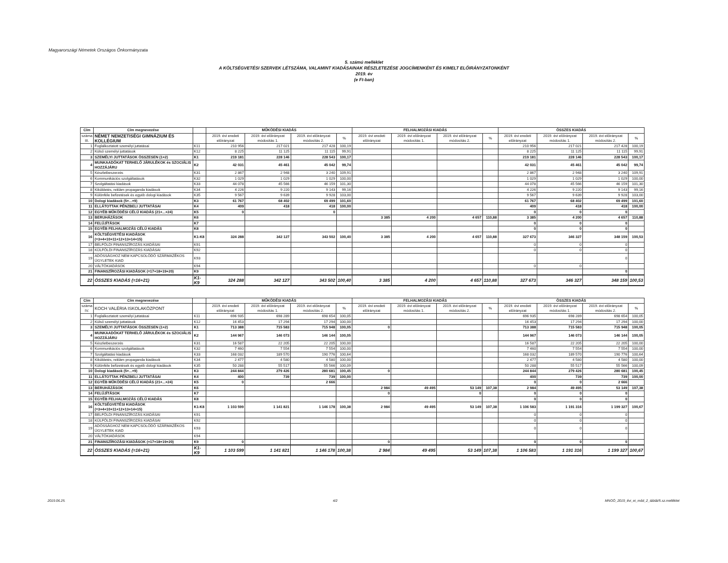Magyarországi Németek Országos Önkormányzata
5. számú melléklet
A KÖLTSÉGVETÉSI SZERVEK LÉTSZÁMA, VALAMINT KIADÁSAINAK RÉSZLETEZÉSE JOGCÍMENKÉNT ÉS KIMELT ELŐIRÁNYZATONKÉNT
2019. év
(e Ft-ban)
| Cím | Cím megnevezése | | MŰKÖDÉSI KIADÁS | | | | FELHALMOZÁSI KIADÁS | | | | ÖSSZES KIADÁS | | | |
| --- | --- | --- | --- | --- | --- | --- | --- | --- | --- | --- | --- | --- | --- | --- |
| száma III. | NÉMET NEMZETISÉGI GIMNÁZIUM ÉS KOLLÉGIUM | | 2019. évi eredeti előirányzat | 2019. évi előirányzat módosítás 1. | 2019. évi előirányzat módosítás 2. | % | 2019. évi eredeti előirányzat | 2019. évi előirányzat módosítás 1. | 2019. évi előirányzat módosítás 2. | % | 2019. évi eredeti előirányzat | 2019. évi előirányzat módosítás 1. | 2019. évi előirányzat módosítás 2. | % |
| 1 | Foglalkoztatott személyi juttatásai | K11 | 210 956 | 217 021 | 217 428 | 100,19 | | | | | 210 956 | 217 021 | 217 428 | 100,19 |
| 2 | Külső személyi juttatások | K12 | 8 225 | 11 125 | 11 115 | 99,91 | | | | | 8 225 | 11 125 | 11 115 | 99,91 |
| 3 | SZEMÉLYI JUTTATÁSOK ÖSSZESEN (1+2) | K1 | 219 181 | 228 146 | 228 543 | 100,17 | | | | | 219 181 | 228 146 | 228 543 | 100,17 |
| 4 | MUNKAADÓKAT TERHELŐ JÁRULÉKOK és SZOCIÁLIS HOZZÁJÁRU | K2 | 42 031 | 45 461 | 45 042 | 99,74 | | | | | 42 031 | 45 461 | 45 042 | 99,74 |
| 5 | Készletbeszerzés | K31 | 2 867 | 2 948 | 3 240 | 109,91 | | | | | 2 867 | 2 948 | 3 240 | 109,91 |
| 6 | Kommunikációs szolgáltatások | K32 | 1 029 | 1 029 | 1 029 | 100,00 | | | | | 1 029 | 1 029 | 1 029 | 100,00 |
| 7 | Szolgáltatási kiadások | K33 | 44 078 | 45 566 | 46 159 | 101,30 | | | | | 44 078 | 45 566 | 46 159 | 101,30 |
| 8 | Kiküldetés, reklám propaganda kiadások | K34 | 4 226 | 9 220 | 9 143 | 99,16 | | | | | 4 226 | 9 220 | 9 143 | 99,16 |
| 9 | Különféle befizetések és egyéb dologi kiadások | K35 | 9 567 | 9 639 | 9 928 | 103,00 | | | | | 9 567 | 9 639 | 9 928 | 103,00 |
| 10 | Dologi kiadások (5+...+9) | K3 | 61 767 | 68 402 | 69 499 | 101,60 | | | | | 61 767 | 68 402 | 69 499 | 101,60 |
| 11 | ELLÁTOTTAK PÉNZBELI JUTTATÁSAI | K4 | 409 | 418 | 418 | 100,00 | | | | | 409 | 418 | 418 | 100,00 |
| 12 | EGYÉB MŰKÖDÉSI CÉLÚ KIADÁS (21+...+24) | K5 | 0 | | 0 | | | | | | 0 | 0 | 0 | |
| 13 | BERUHÁZÁSOK | K6 | | | | | 3 385 | 4 200 | 4 657 | 110,88 | 3 385 | 4 200 | 4 657 | 110,88 |
| 14 | FELÚJÍTÁSOK | K7 | | | | | | | | | 0 | 0 | 0 | |
| 15 | EGYÉB FELHALMOZÁS CÉLÚ KIADÁS | K8 | | | | | | | | | 0 | 0 | 0 | |
| 16 | KÖLTSÉGVETÉSI KIADÁSOK (=3+4+10+11+12+13+14+15) | K1-K8 | 324 288 | 342 127 | 343 502 | 100,40 | 3 385 | 4 200 | 4 657 | 110,88 | 327 673 | 346 327 | 348 159 | 100,53 |
| 17 | BELFÖLDI FINANSZÍROZÁS KIADÁSAI | K91 | | | | | | | | | 0 | 0 | 0 | |
| 18 | KÜLFÖLDI FINANSZÍROZÁS KIADÁSAI | K92 | | | | | | | | | 0 | 0 | 0 | |
| 19 | ADÓSSÁGHOZ NEM KAPCSOLÓDÓ SZÁRMAZÉKOS ÜGYLETEK KIAD | K93 | | | | | | | | | | | 0 | |
| 20 | VÁLTÓKIADÁSOK | K94 | | | | | | | | | 0 | 0 | | |
| 21 | FINANSZÍROZÁSI KIADÁSOK (=17+18+19+20) | K9 | | | | | | | | | | | 0 | |
| 22 | ÖSSZES KIADÁS (=16+21) | K1-K9 | 324 288 | 342 127 | 343 502 | 100,40 | 3 385 | 4 200 | 4 657 | 110,88 | 327 673 | 346 327 | 348 159 | 100,53 |
| Cím | Cím megnevezése | | MŰKÖDÉSI KIADÁS | | | | FELHALMOZÁSI KIADÁS | | | | ÖSSZES KIADÁS | | | |
| --- | --- | --- | --- | --- | --- | --- | --- | --- | --- | --- | --- | --- | --- | --- |
| száma IV. | KOCH VALÉRIA ISKOLAKÖZPONT | | 2019. évi eredeti előirányzat | 2019. évi előirányzat módosítás 1. | 2019. évi előirányzat módosítás 2. | % | 2019. évi eredeti előirányzat | 2019. évi előirányzat módosítás 1. | 2019. évi előirányzat módosítás 2. | % | 2019. évi eredeti előirányzat | 2019. évi előirányzat módosítás 1. | 2019. évi előirányzat módosítás 2. | % |
| 1 | Foglalkoztatott személyi juttatásai | K11 | 696 935 | 698 289 | 698 654 | 100,05 | | | | | 696 935 | 698 289 | 698 654 | 100,05 |
| 2 | Külső személyi juttatások | K12 | 16 453 | 17 294 | 17 294 | 100,00 | | | | | 16 453 | 17 294 | 17 294 | 100,00 |
| 3 | SZEMÉLYI JUTTATÁSOK ÖSSZESEN (1+2) | K1 | 713 388 | 715 583 | 715 948 | 100,05 | 0 | | | | 713 388 | 715 583 | 715 948 | 100,05 |
| 4 | MUNKAADÓKAT TERHELŐ JÁRULÉKOK és SZOCIÁLIS HOZZÁJÁRU | K2 | 144 967 | 146 073 | 146 144 | 100,05 | | | | | 144 967 | 146 073 | 146 144 | 100,05 |
| 5 | Készletbeszerzés | K31 | 16 587 | 22 205 | 22 205 | 100,00 | | | | | 16 587 | 22 205 | 22 205 | 100,00 |
| 6 | Kommunikációs szolgáltatások | K32 | 7 460 | 7 554 | 7 554 | 100,00 | | | | | 7 460 | 7 554 | 7 554 | 100,00 |
| 7 | Szolgáltatási kiadások | K33 | 168 032 | 189 570 | 190 776 | 100,64 | | | | | 168 032 | 189 570 | 190 776 | 100,64 |
| 8 | Kiküldetés, reklám propaganda kiadások | K34 | 2 477 | 4 580 | 4 580 | 100,00 | | | | | 2 477 | 4 580 | 4 580 | 100,00 |
| 9 | Különféle befizetések és egyéb dologi kiadások | K35 | 50 288 | 55 517 | 55 566 | 100,09 | | | | | 50 288 | 55 517 | 55 566 | 100,09 |
| 10 | Dologi kiadások (5+...+9) | K3 | 244 844 | 279 426 | 280 681 | 100,45 | 0 | | | | 244 844 | 279 426 | 280 681 | 100,45 |
| 11 | ELLÁTOTTAK PÉNZBELI JUTTATÁSAI | K4 | 400 | 739 | 739 | 100,00 | | | | | 400 | 739 | 739 | 100,00 |
| 12 | EGYÉB MŰKÖDÉSI CÉLÚ KIADÁS (21+...+24) | K5 | 0 | | 2 666 | | | | | | 0 | 0 | 2 666 | |
| 13 | BERUHÁZÁSOK | K6 | | | | | 2 984 | 49 495 | 53 149 | 107,38 | 2 984 | 49 495 | 53 149 | 107,38 |
| 14 | FELÚJÍTÁSOK | K7 | | | | | 0 | | 0 | | 0 | 0 | 0 | |
| 15 | EGYÉB FELHALMOZÁS CÉLÚ KIADÁS | K8 | | | | | | | | | 0 | 0 | 0 | |
| 16 | KÖLTSÉGVETÉSI KIADÁSOK (=3+4+10+11+12+13+14+15) | K1-K8 | 1 103 599 | 1 141 821 | 1 146 178 | 100,38 | 2 984 | 49 495 | 53 149 | 107,38 | 1 106 583 | 1 191 316 | 1 199 327 | 100,67 |
| 17 | BELFÖLDI FINANSZÍROZÁS KIADÁSAI | K91 | | | | | | | | | 0 | 0 | 0 | |
| 18 | KÜLFÖLDI FINANSZÍROZÁS KIADÁSAI | K92 | | | | | | | | | 0 | 0 | 0 | |
| 19 | ADÓSSÁGHOZ NEM KAPCSOLÓDÓ SZÁRMAZÉKOS ÜGYLETEK KIAD | K93 | | | | | | | | | 0 | 0 | 0 | |
| 20 | VÁLTÓKIADÁSOK | K94 | | | | | | | | | | | | |
| 21 | FINANSZÍROZÁSI KIADÁSOK (=17+18+19+20) | K9 | 0 | | | | 0 | | | | 0 | 0 | 0 | |
| 22 | ÖSSZES KIADÁS (=16+21) | K1-K9 | 1 103 599 | 1 141 821 | 1 146 178 | 100,38 | 2 984 | 49 495 | 53 149 | 107,38 | 1 106 583 | 1 191 316 | 1 199 327 | 100,67 |
2019.06.25. 4/2 MNOÖ_2019_évi_ei_mód_2_táblái/5.sz.melléklet